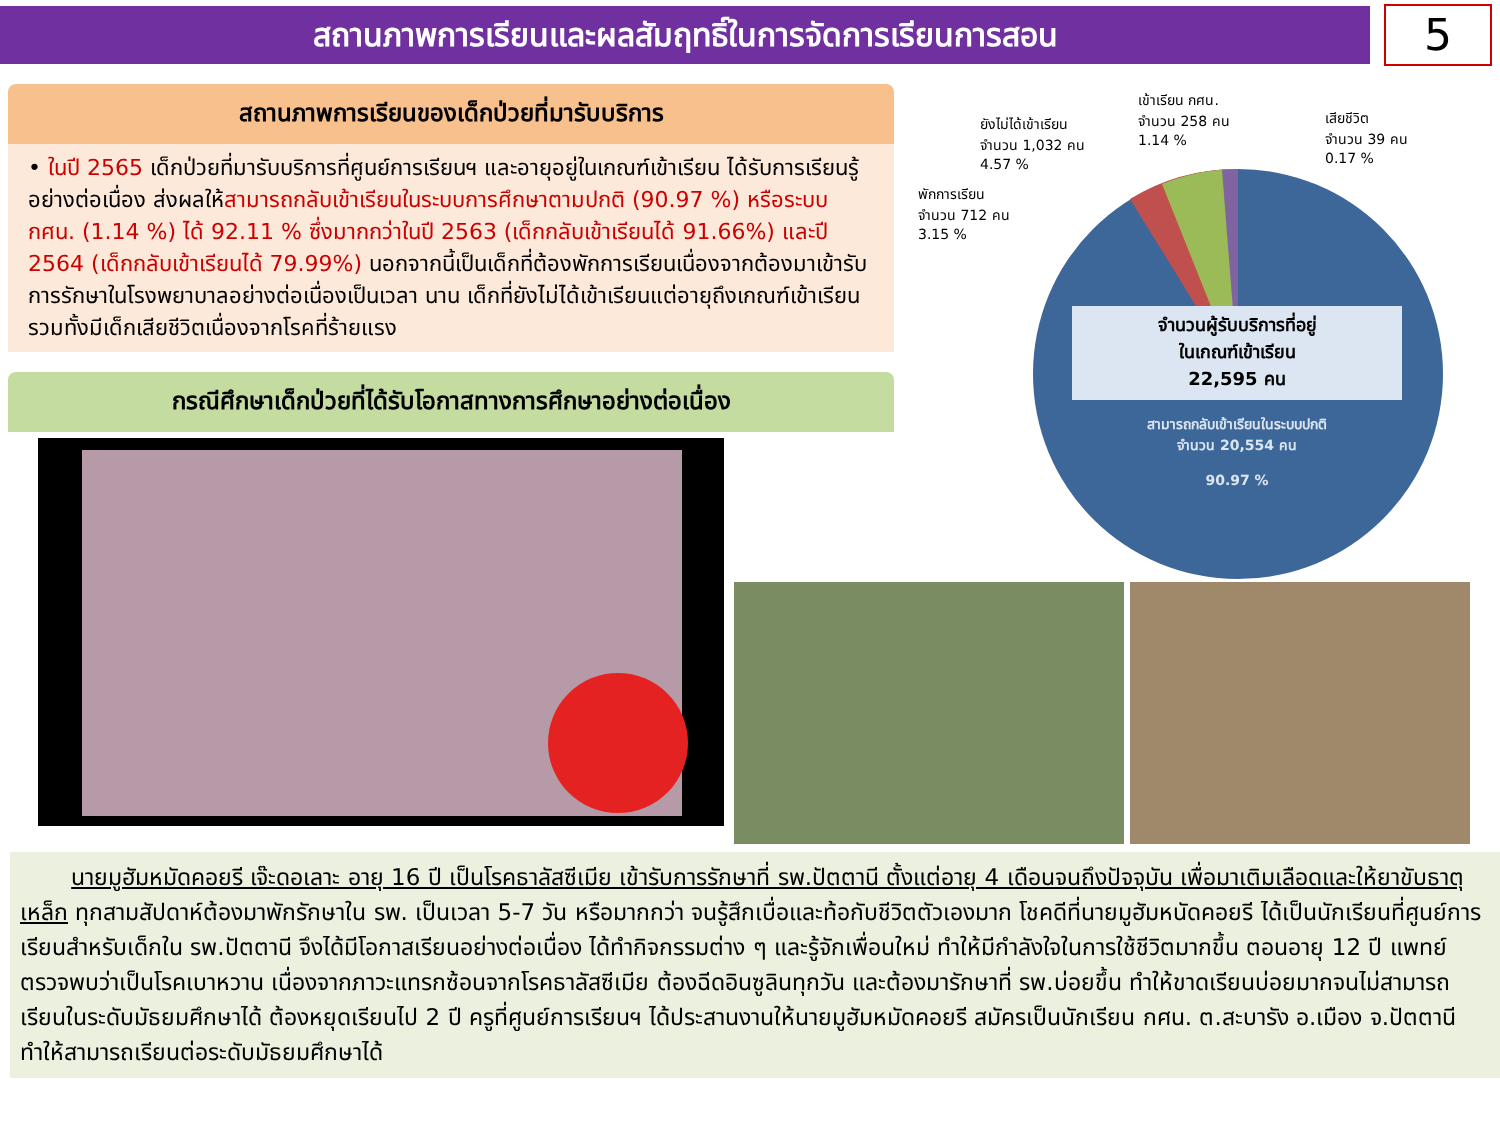สถานภาพการเรียนและผลสัมฤทธิ์ในการจัดการเรียนการสอน
5
สถานภาพการเรียนของเด็กป่วยที่มารับบริการ
• ในปี 2565 เด็กป่วยที่มารับบริการที่ศูนย์การเรียนฯ และอายุอยู่ในเกณฑ์เข้าเรียน ได้รับการเรียนรู้อย่างต่อเนื่อง ส่งผลให้สามารถกลับเข้าเรียนในระบบการศึกษาตามปกติ (90.97 %) หรือระบบ กศน. (1.14 %) ได้ 92.11 % ซึ่งมากกว่าในปี 2563 (เด็กกลับเข้าเรียนได้ 91.66%) และปี 2564 (เด็กกลับเข้าเรียนได้ 79.99%) นอกจากนี้เป็นเด็กที่ต้องพักการเรียนเนื่องจากต้องมาเข้ารับการรักษาในโรงพยาบาลอย่างต่อเนื่องเป็นเวลา นาน เด็กที่ยังไม่ได้เข้าเรียนแต่อายุถึงเกณฑ์เข้าเรียน รวมทั้งมีเด็กเสียชีวิตเนื่องจากโรคที่ร้ายแรง
กรณีศึกษาเด็กป่วยที่ได้รับโอกาสทางการศึกษาอย่างต่อเนื่อง
ยังไม่ได้เข้าเรียน
จำนวน 1,032 คน
4.57 %
เข้าเรียน กศน.
จำนวน 258 คน
1.14 %
เสียชีวิต
จำนวน 39 คน
0.17 %
พักการเรียน
จำนวน 712 คน
3.15 %
จำนวนผู้รับบริการที่อยู่
ในเกณฑ์เข้าเรียน
22,595 คน
สามารถกลับเข้าเรียนในระบบปกติ
จำนวน 20,554 คน
90.97 %
นายมูฮัมหมัดคอยรี เจ๊ะดอเลาะ อายุ 16 ปี เป็นโรคธาลัสซีเมีย เข้ารับการรักษาที่ รพ.ปัตตานี ตั้งแต่อายุ 4 เดือนจนถึงปัจจุบัน เพื่อมาเติมเลือดและให้ยาขับธาตุเหล็ก ทุกสามสัปดาห์ต้องมาพักรักษาใน รพ. เป็นเวลา 5-7 วัน หรือมากกว่า จนรู้สึกเบื่อและท้อกับชีวิตตัวเองมาก โชคดีที่นายมูฮัมหนัดคอยรี ได้เป็นนักเรียนที่ศูนย์การเรียนสำหรับเด็กใน รพ.ปัตตานี จึงได้มีโอกาสเรียนอย่างต่อเนื่อง ได้ทำกิจกรรมต่าง ๆ และรู้จักเพื่อนใหม่ ทำให้มีกำลังใจในการใช้ชีวิตมากขึ้น ตอนอายุ 12 ปี แพทย์ตรวจพบว่าเป็นโรคเบาหวาน เนื่องจากภาวะแทรกซ้อนจากโรคธาลัสซีเมีย ต้องฉีดอินซูลินทุกวัน และต้องมารักษาที่ รพ.บ่อยขึ้น ทำให้ขาดเรียนบ่อยมากจนไม่สามารถเรียนในระดับมัธยมศึกษาได้ ต้องหยุดเรียนไป 2 ปี ครูที่ศูนย์การเรียนฯ ได้ประสานงานให้นายมูฮัมหมัดคอยรี สมัครเป็นนักเรียน กศน. ต.สะบารัง อ.เมือง จ.ปัตตานี ทำให้สามารถเรียนต่อระดับมัธยมศึกษาได้